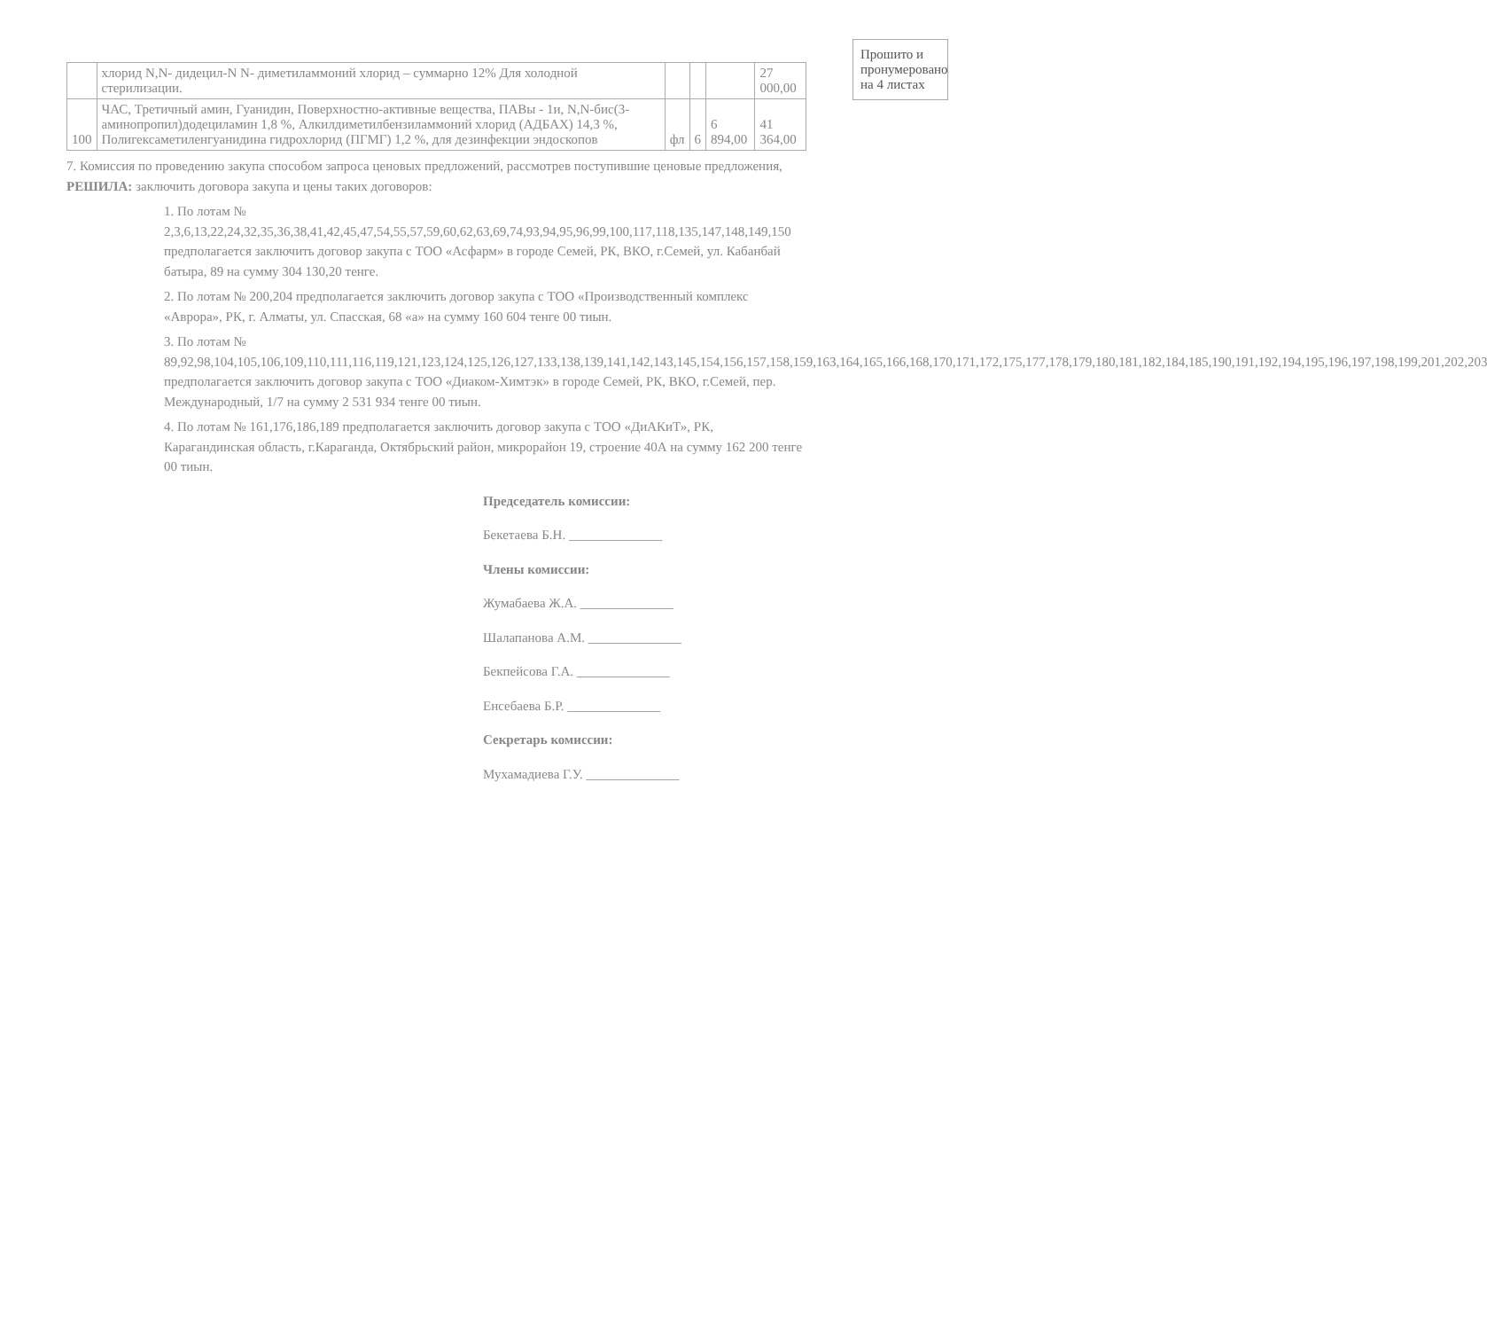| | хлорид N,N- дидецил-N N- диметиламмоний хлорид – суммарно 12% Для холодной стерилизации. | | | | 27 000,00 |
| 100 | ЧАС, Третичный амин, Гуанидин, Поверхностно-активные вещества, ПАВы - 1и, N,N-бис(3-аминопропил)додециламин 1,8 %, Алкилдиметилбензиламмоний хлорид (АДБАХ) 14,3 %, Полигексаметиленгуанидина гидрохлорид (ПГМГ) 1,2 %, для дезинфекции эндоскопов | фл | 6 | 6 894,00 | 41 364,00 |
7. Комиссия по проведению закупа способом запроса ценовых предложений, рассмотрев поступившие ценовые предложения, РЕШИЛА: заключить договора закупа и цены таких договоров:
1. По лотам № 2,3,6,13,22,24,32,35,36,38,41,42,45,47,54,55,57,59,60,62,63,69,74,93,94,95,96,99,100,117,118,135,147,148,149,150 предполагается заключить договор закупа с ТОО «Асфарм» в городе Семей, РК, ВКО, г.Семей, ул. Кабанбай батыра, 89 на сумму 304 130,20 тенге.
2. По лотам № 200,204 предполагается заключить договор закупа с ТОО «Производственный комплекс «Аврора», РК, г. Алматы, ул. Спасская, 68 «а» на сумму 160 604 тенге 00 тиын.
3. По лотам № 89,92,98,104,105,106,109,110,111,116,119,121,123,124,125,126,127,133,138,139,141,142,143,145,154,156,157,158,159,163,164,165,166,168,170,171,172,175,177,178,179,180,181,182,184,185,190,191,192,194,195,196,197,198,199,201,202,203 предполагается заключить договор закупа с ТОО «Диаком-Химтэк» в городе Семей, РК, ВКО, г.Семей, пер. Международный, 1/7 на сумму 2 531 934 тенге 00 тиын.
4. По лотам № 161,176,186,189 предполагается заключить договор закупа с ТОО «ДиАКиТ», РК, Карагандинская область, г.Караганда, Октябрьский район, микрорайон 19, строение 40А на сумму 162 200 тенге 00 тиын.
Прошито и пронумеровано на 4 листах
Председатель комиссии:
Бекетаева Б.Н. ______________
Члены комиссии:
Жумабаева Ж.А. ______________
Шалапанова А.М. ______________
Бекпейсова Г.А. ______________
Енсебаева Б.Р. ______________
Секретарь комиссии:
Мухамадиева Г.У. ______________